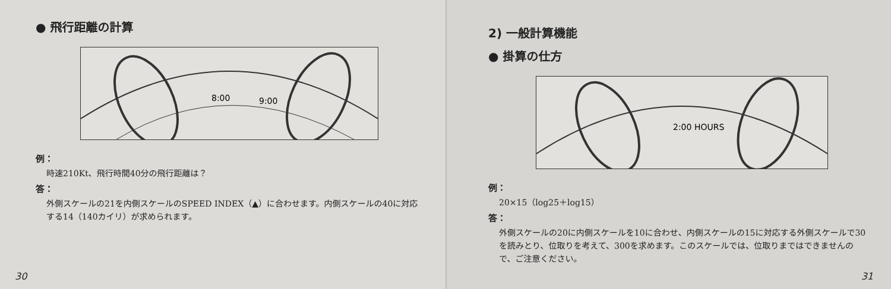● 飛行距離の計算
8:00
9:00
例：
時速210Kt、飛行時間40分の飛行距離は？
答：
外側スケールの21を内側スケールのSPEED INDEX（▲）に合わせます。内側スケールの40に対応する14（140カイリ）が求められます。
30
2) 一般計算機能
● 掛算の仕方
2:00 HOURS
例：
20×15（log25＋log15）
答：
外側スケールの20に内側スケールを10に合わせ、内側スケールの15に対応する外側スケールで30を読みとり、位取りを考えて、300を求めます。このスケールでは、位取りまではできませんので、ご注意ください。
31